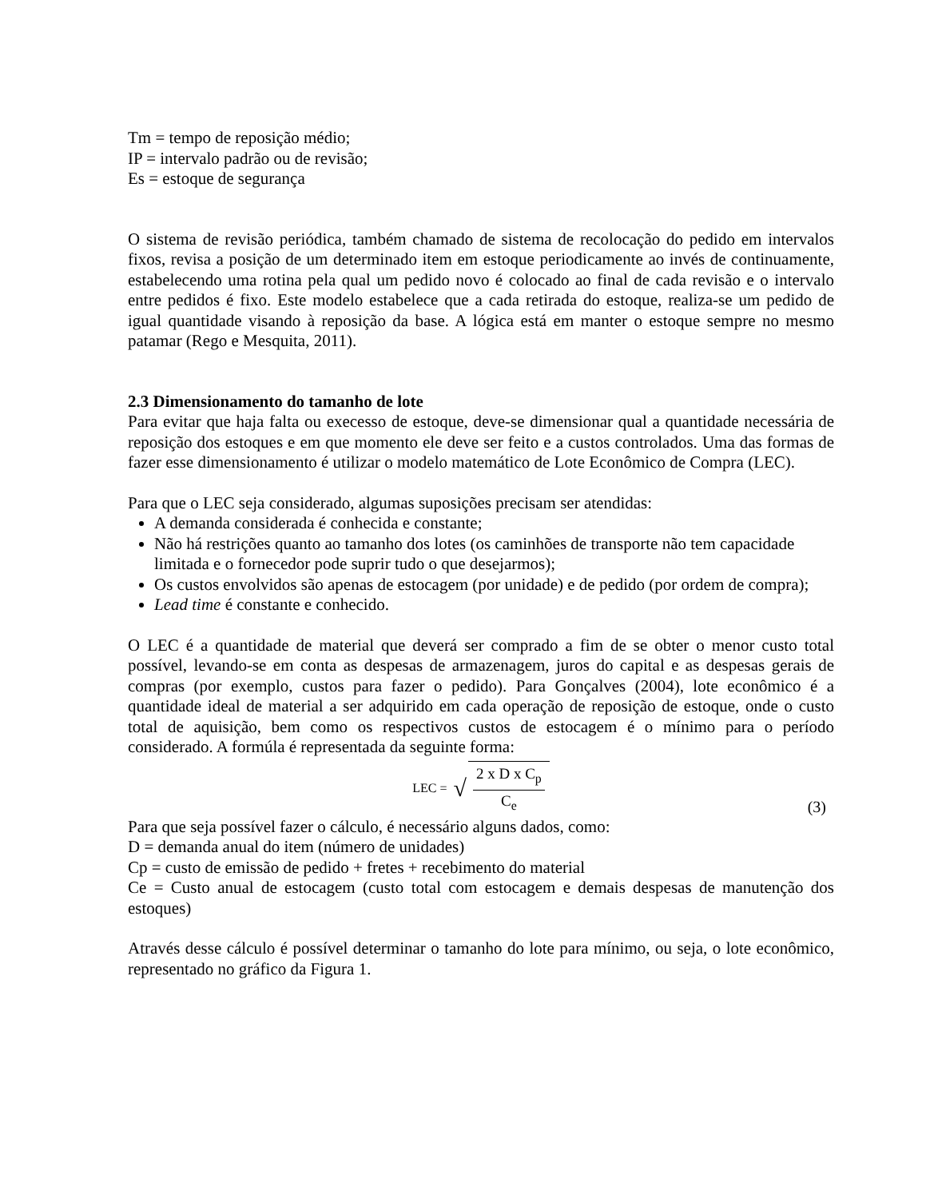Tm = tempo de reposição médio;
IP = intervalo padrão ou de revisão;
Es = estoque de segurança
O sistema de revisão periódica, também chamado de sistema de recolocação do pedido em intervalos fixos, revisa a posição de um determinado item em estoque periodicamente ao invés de continuamente, estabelecendo uma rotina pela qual um pedido novo é colocado ao final de cada revisão e o intervalo entre pedidos é fixo. Este modelo estabelece que a cada retirada do estoque, realiza-se um pedido de igual quantidade visando à reposição da base. A lógica está em manter o estoque sempre no mesmo patamar (Rego e Mesquita, 2011).
2.3 Dimensionamento do tamanho de lote
Para evitar que haja falta ou execesso de estoque, deve-se dimensionar qual a quantidade necessária de reposição dos estoques e em que momento ele deve ser feito e a custos controlados. Uma das formas de fazer esse dimensionamento é utilizar o modelo matemático de Lote Econômico de Compra (LEC).
Para que o LEC seja considerado, algumas suposições precisam ser atendidas:
A demanda considerada é conhecida e constante;
Não há restrições quanto ao tamanho dos lotes (os caminhões de transporte não tem capacidade limitada e o fornecedor pode suprir tudo o que desejarmos);
Os custos envolvidos são apenas de estocagem (por unidade) e de pedido (por ordem de compra);
Lead time é constante e conhecido.
O LEC é a quantidade de material que deverá ser comprado a fim de se obter o menor custo total possível, levando-se em conta as despesas de armazenagem, juros do capital e as despesas gerais de compras (por exemplo, custos para fazer o pedido). Para Gonçalves (2004), lote econômico é a quantidade ideal de material a ser adquirido em cada operação de reposição de estoque, onde o custo total de aquisição, bem como os respectivos custos de estocagem é o mínimo para o período considerado. A formúla é representada da seguinte forma:
LEC = √
2 x D x C<sub>p</sub>
C<sub>e</sub>
(3)
Para que seja possível fazer o cálculo, é necessário alguns dados, como:
D = demanda anual do item (número de unidades)
Cp = custo de emissão de pedido + fretes + recebimento do material
Ce = Custo anual de estocagem (custo total com estocagem e demais despesas de manutenção dos estoques)
Através desse cálculo é possível determinar o tamanho do lote para mínimo, ou seja, o lote econômico, representado no gráfico da Figura 1.